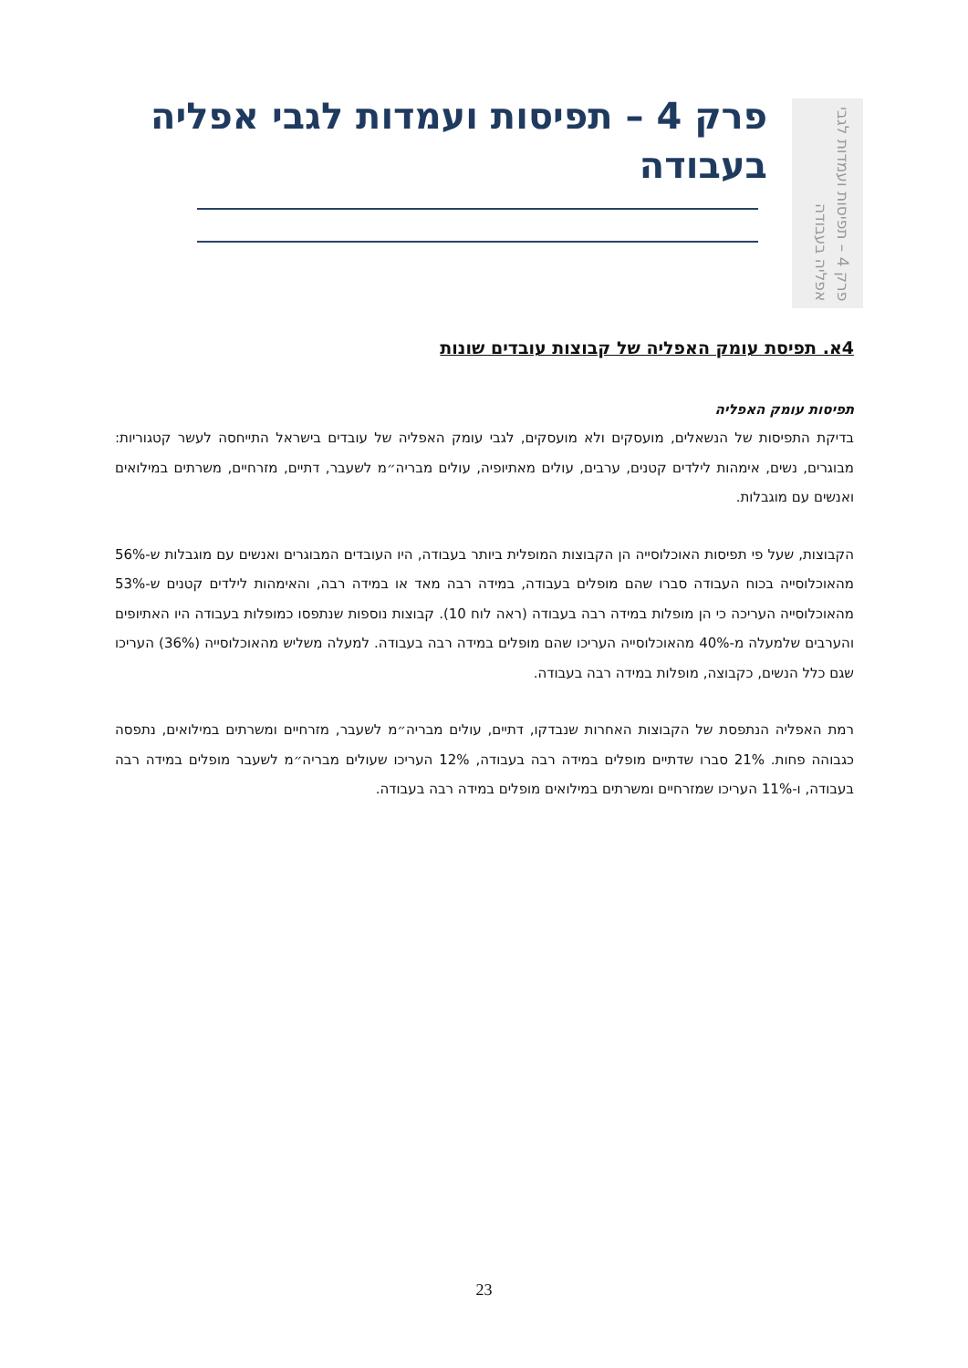פרק 4 – תפיסות ועמדות לגבי אפליה בעבודה
פרק 4 – תפיסות ועמדות לגבי אפליה בעבודה
4א. תפיסת עומק האפליה של קבוצות עובדים שונות
תפיסות עומק האפליה
בדיקת התפיסות של הנשאלים, מועסקים ולא מועסקים, לגבי עומק האפליה של עובדים בישראל התייחסה לעשר קטגוריות: מבוגרים, נשים, אימהות לילדים קטנים, ערבים, עולים מאתיופיה, עולים מבריה״מ לשעבר, דתיים, מזרחיים, משרתים במילואים ואנשים עם מוגבלות.
הקבוצות, שעל פי תפיסות האוכלוסייה הן הקבוצות המופלית ביותר בעבודה, היו העובדים המבוגרים ואנשים עם מוגבלות ש-56% מהאוכלוסייה בכוח העבודה סברו שהם מופלים בעבודה, במידה רבה מאד או במידה רבה, והאימהות לילדים קטנים ש-53% מהאוכלוסייה העריכה כי הן מופלות במידה רבה בעבודה (ראה לוח 10). קבוצות נוספות שנתפסו כמופלות בעבודה היו האתיופים והערבים שלמעלה מ-40% מהאוכלוסייה העריכו שהם מופלים במידה רבה בעבודה. למעלה משליש מהאוכלוסייה (36%) העריכו שגם כלל הנשים, כקבוצה, מופלות במידה רבה בעבודה.
רמת האפליה הנתפסת של הקבוצות האחרות שנבדקו, דתיים, עולים מבריה״מ לשעבר, מזרחיים ומשרתים במילואים, נתפסה כגבוהה פחות. 21% סברו שדתיים מופלים במידה רבה בעבודה, 12% העריכו שעולים מבריה״מ לשעבר מופלים במידה רבה בעבודה, ו-11% העריכו שמזרחיים ומשרתים במילואים מופלים במידה רבה בעבודה.
23